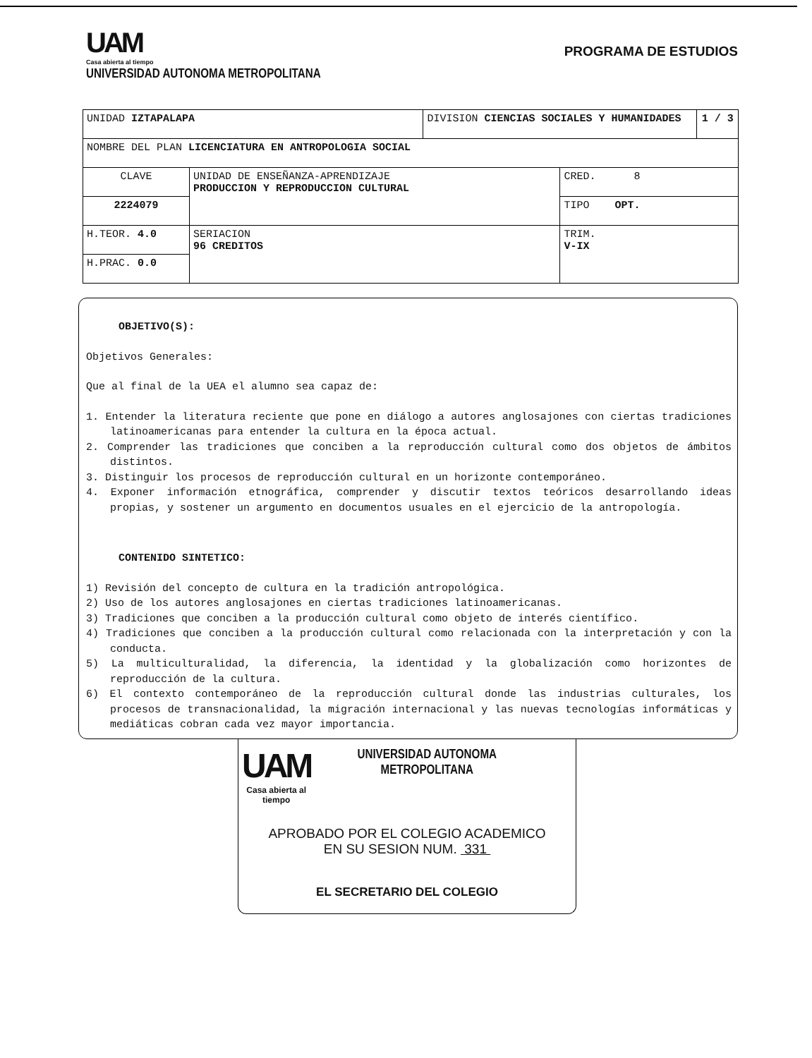UAM
Casa abierta al tiempo
UNIVERSIDAD AUTONOMA METROPOLITANA
PROGRAMA DE ESTUDIOS
| UNIDAD IZTAPALAPA | | DIVISION CIENCIAS SOCIALES Y HUMANIDADES | | 1 / 3 |
| NOMBRE DEL PLAN LICENCIATURA EN ANTROPOLOGIA SOCIAL | | | | |
| CLAVE | UNIDAD DE ENSEÑANZA-APRENDIZAJE PRODUCCION Y REPRODUCCION CULTURAL | | CRED. 8 | |
| 2224079 | | | TIPO OPT. | |
| H.TEOR. 4.0 | SERIACION 96 CREDITOS | | TRIM. V-IX | |
| H.PRAC. 0.0 | | | | |
OBJETIVO(S):
Objetivos Generales:
Que al final de la UEA el alumno sea capaz de:
1. Entender la literatura reciente que pone en diálogo a autores anglosajones con ciertas tradiciones latinoamericanas para entender la cultura en la época actual.
2. Comprender las tradiciones que conciben a la reproducción cultural como dos objetos de ámbitos distintos.
3. Distinguir los procesos de reproducción cultural en un horizonte contemporáneo.
4. Exponer información etnográfica, comprender y discutir textos teóricos desarrollando ideas propias, y sostener un argumento en documentos usuales en el ejercicio de la antropología.
CONTENIDO SINTETICO:
1) Revisión del concepto de cultura en la tradición antropológica.
2) Uso de los autores anglosajones en ciertas tradiciones latinoamericanas.
3) Tradiciones que conciben a la producción cultural como objeto de interés científico.
4) Tradiciones que conciben a la producción cultural como relacionada con la interpretación y con la conducta.
5) La multiculturalidad, la diferencia, la identidad y la globalización como horizontes de reproducción de la cultura.
6) El contexto contemporáneo de la reproducción cultural donde las industrias culturales, los procesos de transnacionalidad, la migración internacional y las nuevas tecnologías informáticas y mediáticas cobran cada vez mayor importancia.
UAM
Casa abierta al tiempo
UNIVERSIDAD AUTONOMA METROPOLITANA
APROBADO POR EL COLEGIO ACADEMICO
EN SU SESION NUM. 331
EL SECRETARIO DEL COLEGIO